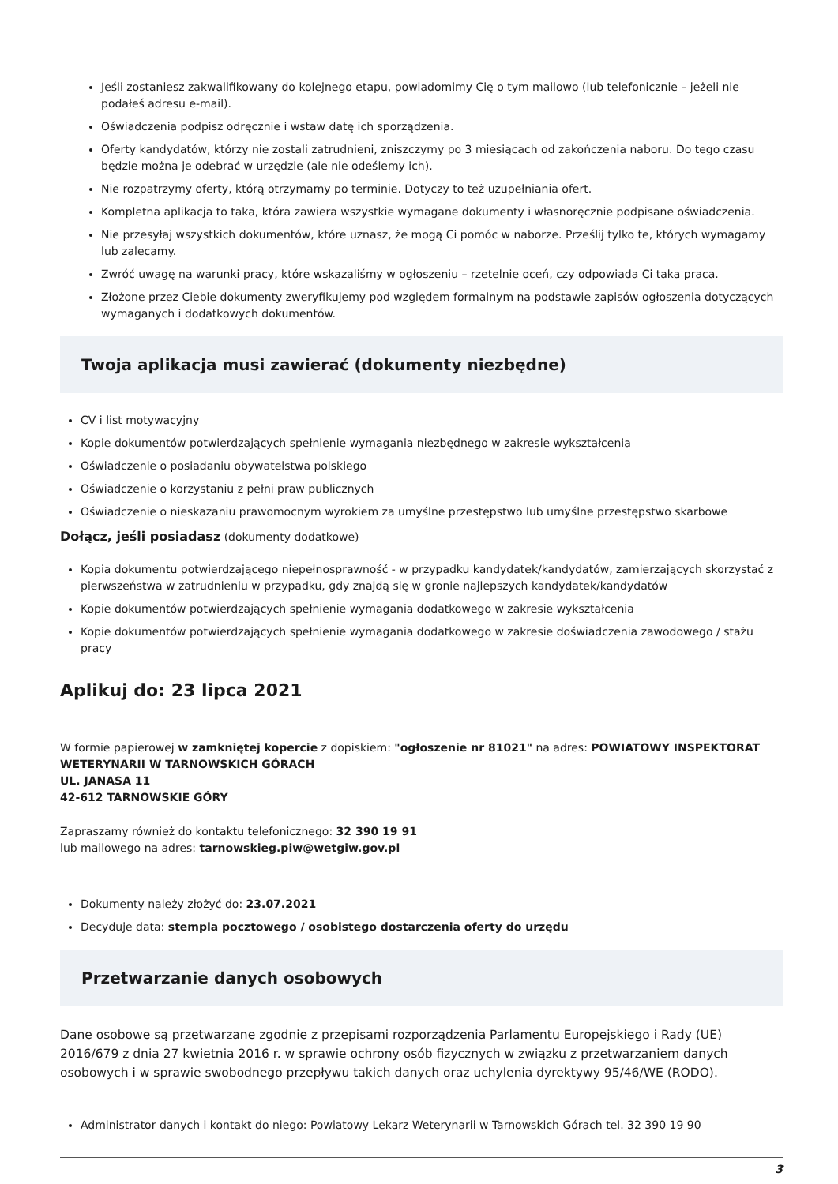Jeśli zostaniesz zakwalifikowany do kolejnego etapu, powiadomimy Cię o tym mailowo (lub telefonicznie – jeżeli nie podałeś adresu e-mail).
Oświadczenia podpisz odręcznie i wstaw datę ich sporządzenia.
Oferty kandydatów, którzy nie zostali zatrudnieni, zniszczymy po 3 miesiącach od zakończenia naboru. Do tego czasu będzie można je odebrać w urzędzie (ale nie odeślemy ich).
Nie rozpatrzymy oferty, którą otrzymamy po terminie. Dotyczy to też uzupełniania ofert.
Kompletna aplikacja to taka, która zawiera wszystkie wymagane dokumenty i własnoręcznie podpisane oświadczenia.
Nie przesyłaj wszystkich dokumentów, które uznasz, że mogą Ci pomóc w naborze. Prześlij tylko te, których wymagamy lub zalecamy.
Zwróć uwagę na warunki pracy, które wskazaliśmy w ogłoszeniu – rzetelnie oceń, czy odpowiada Ci taka praca.
Złożone przez Ciebie dokumenty zweryfikujemy pod względem formalnym na podstawie zapisów ogłoszenia dotyczących wymaganych i dodatkowych dokumentów.
Twoja aplikacja musi zawierać (dokumenty niezbędne)
CV i list motywacyjny
Kopie dokumentów potwierdzających spełnienie wymagania niezbędnego w zakresie wykształcenia
Oświadczenie o posiadaniu obywatelstwa polskiego
Oświadczenie o korzystaniu z pełni praw publicznych
Oświadczenie o nieskazaniu prawomocnym wyrokiem za umyślne przestępstwo lub umyślne przestępstwo skarbowe
Dołącz, jeśli posiadasz (dokumenty dodatkowe)
Kopia dokumentu potwierdzającego niepełnosprawność - w przypadku kandydatek/kandydatów, zamierzających skorzystać z pierwszeństwa w zatrudnieniu w przypadku, gdy znajdą się w gronie najlepszych kandydatek/kandydatów
Kopie dokumentów potwierdzających spełnienie wymagania dodatkowego w zakresie wykształcenia
Kopie dokumentów potwierdzających spełnienie wymagania dodatkowego w zakresie doświadczenia zawodowego / stażu pracy
Aplikuj do: 23 lipca 2021
W formie papierowej w zamkniętej kopercie z dopiskiem: "ogłoszenie nr 81021" na adres: POWIATOWY INSPEKTORAT WETERYNARII W TARNOWSKICH GÓRACH
UL. JANASA 11
42-612 TARNOWSKIE GÓRY
Zapraszamy również do kontaktu telefonicznego: 32 390 19 91
lub mailowego na adres: tarnowskieg.piw@wetgiw.gov.pl
Dokumenty należy złożyć do: 23.07.2021
Decyduje data: stempla pocztowego / osobistego dostarczenia oferty do urzędu
Przetwarzanie danych osobowych
Dane osobowe są przetwarzane zgodnie z przepisami rozporządzenia Parlamentu Europejskiego i Rady (UE) 2016/679 z dnia 27 kwietnia 2016 r. w sprawie ochrony osób fizycznych w związku z przetwarzaniem danych osobowych i w sprawie swobodnego przepływu takich danych oraz uchylenia dyrektywy 95/46/WE (RODO).
Administrator danych i kontakt do niego: Powiatowy Lekarz Weterynarii w Tarnowskich Górach tel. 32 390 19 90
3